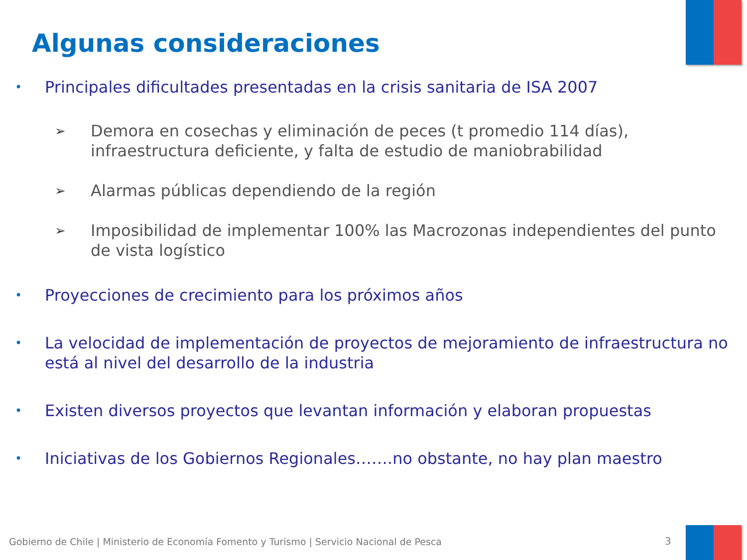Algunas consideraciones
• Principales dificultades presentadas en la crisis sanitaria de ISA 2007
➢ Demora en cosechas y eliminación de peces (t promedio 114 días), infraestructura deficiente, y falta de estudio de maniobrabilidad
➢ Alarmas públicas dependiendo de la región
➢ Imposibilidad de implementar 100% las Macrozonas independientes del punto de vista logístico
• Proyecciones de crecimiento para los próximos años
• La velocidad de implementación de proyectos de mejoramiento de infraestructura no está al nivel del desarrollo de la industria
• Existen diversos proyectos que levantan información y elaboran propuestas
• Iniciativas de los Gobiernos Regionales…….no obstante, no hay plan maestro
Gobierno de Chile | Ministerio de Economía Fomento y Turismo | Servicio Nacional de Pesca
3